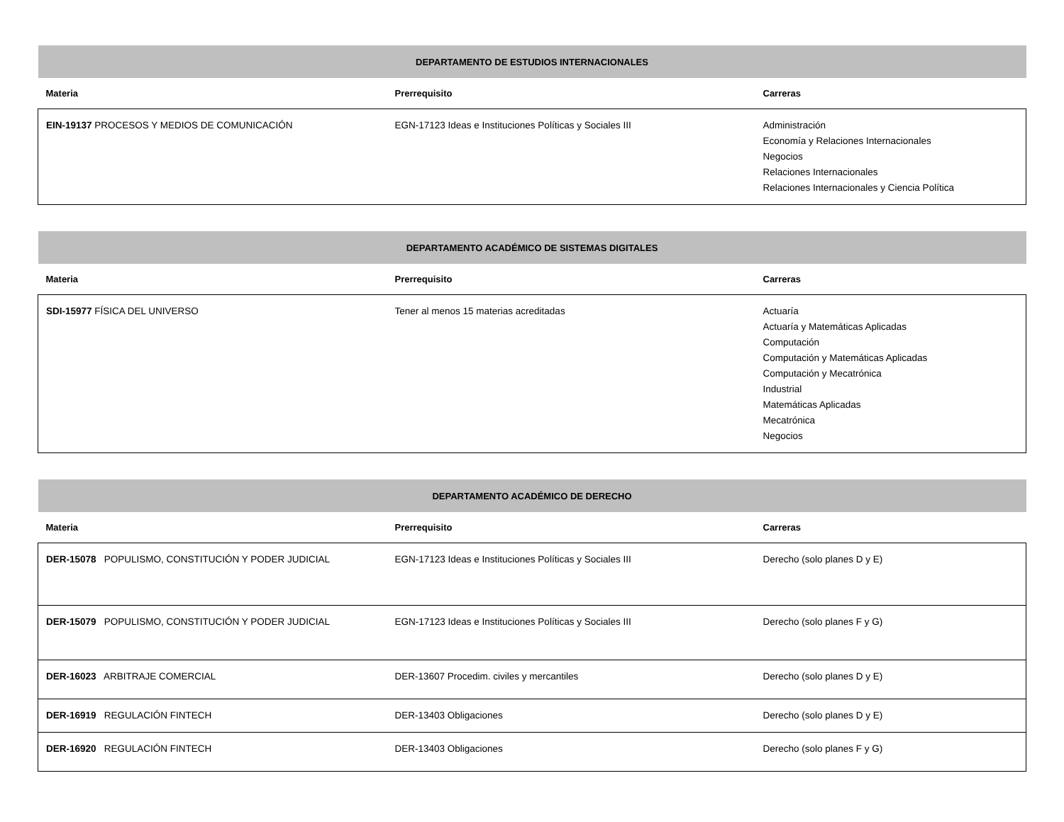| DEPARTAMENTO DE ESTUDIOS INTERNACIONALES | | |
| --- | --- | --- |
| Materia | Prerrequisito | Carreras |
| EIN-19137 PROCESOS Y MEDIOS DE COMUNICACIÓN | EGN-17123 Ideas e Instituciones Políticas y Sociales III | Administración Economía y Relaciones Internacionales Negocios Relaciones Internacionales Relaciones Internacionales y Ciencia Política |
| DEPARTAMENTO ACADÉMICO DE SISTEMAS DIGITALES | | |
| --- | --- | --- |
| Materia | Prerrequisito | Carreras |
| SDI-15977 FÍSICA DEL UNIVERSO | Tener al menos 15 materias acreditadas | Actuaría Actuaría y Matemáticas Aplicadas Computación Computación y Matemáticas Aplicadas Computación y Mecatrónica Industrial Matemáticas Aplicadas Mecatrónica Negocios |
| DEPARTAMENTO ACADÉMICO DE DERECHO | | |
| --- | --- | --- |
| Materia | Prerrequisito | Carreras |
| DER-15078 POPULISMO, CONSTITUCIÓN Y PODER JUDICIAL | EGN-17123 Ideas e Instituciones Políticas y Sociales III | Derecho (solo planes D y E) |
| DER-15079 POPULISMO, CONSTITUCIÓN Y PODER JUDICIAL | EGN-17123 Ideas e Instituciones Políticas y Sociales III | Derecho (solo planes F y G) |
| DER-16023 ARBITRAJE COMERCIAL | DER-13607 Procedim. civiles y mercantiles | Derecho (solo planes D y E) |
| DER-16919 REGULACIÓN FINTECH | DER-13403 Obligaciones | Derecho (solo planes D y E) |
| DER-16920 REGULACIÓN FINTECH | DER-13403 Obligaciones | Derecho (solo planes F y G) |